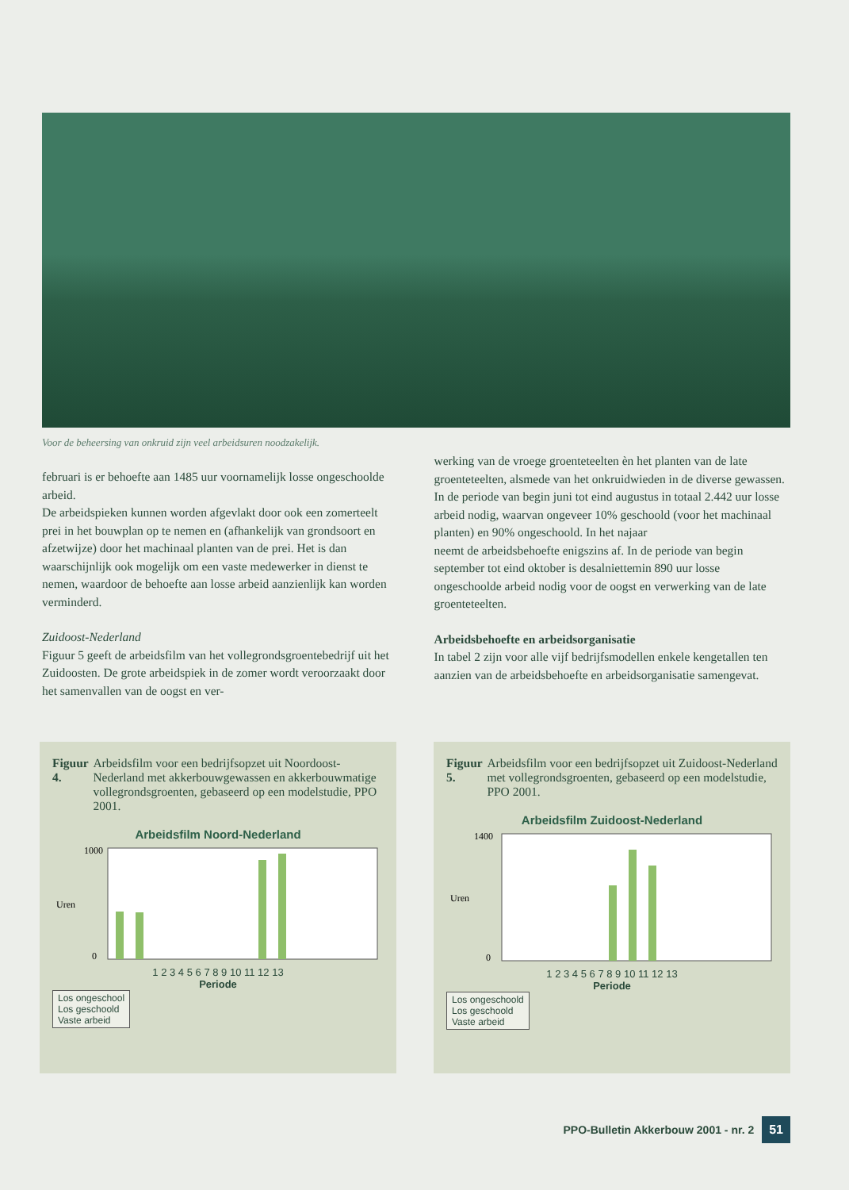Voor de beheersing van onkruid zijn veel arbeidsuren noodzakelijk.
februari is er behoefte aan 1485 uur voornamelijk losse ongeschoolde arbeid.
De arbeidspieken kunnen worden afgevlakt door ook een zomerteelt prei in het bouwplan op te nemen en (afhankelijk van grondsoort en afzetwijze) door het machinaal planten van de prei. Het is dan waarschijnlijk ook mogelijk om een vaste medewerker in dienst te nemen, waardoor de behoefte aan losse arbeid aanzienlijk kan worden verminderd.
Zuidoost-Nederland
Figuur 5 geeft de arbeidsfilm van het vollegrondsgroentebedrijf uit het Zuidoosten. De grote arbeidspiek in de zomer wordt veroorzaakt door het samenvallen van de oogst en ver-
werking van de vroege groenteteelten èn het planten van de late groenteteelten, alsmede van het onkruidwieden in de diverse gewassen. In de periode van begin juni tot eind augustus in totaal 2.442 uur losse arbeid nodig, waarvan ongeveer 10% geschoold (voor het machinaal planten) en 90% ongeschoold. In het najaar
neemt de arbeidsbehoefte enigszins af. In de periode van begin september tot eind oktober is desalniettemin 890 uur losse ongeschoolde arbeid nodig voor de oogst en verwerking van de late groenteteelten.
Arbeidsbehoefte en arbeidsorganisatie
In tabel 2 zijn voor alle vijf bedrijfsmodellen enkele kengetallen ten aanzien van de arbeidsbehoefte en arbeidsorganisatie samengevat.
Figuur 4. Arbeidsfilm voor een bedrijfsopzet uit Noordoost-Nederland met akkerbouwgewassen en akkerbouwmatige vollegrondsgroenten, gebaseerd op een modelstudie, PPO 2001.
Arbeidsfilm Noord-Nederland
Uren
1000
0
1 2 3 4 5 6 7 8 9 10 11 12 13
Periode
Los ongeschool
Los geschoold
Vaste arbeid
Figuur 5. Arbeidsfilm voor een bedrijfsopzet uit Zuidoost-Nederland met vollegrondsgroenten, gebaseerd op een modelstudie, PPO 2001.
Arbeidsfilm Zuidoost-Nederland
Uren
1400
0
1 2 3 4 5 6 7 8 9 10 11 12 13
Periode
Los ongeschoold
Los geschoold
Vaste arbeid
PPO-Bulletin Akkerbouw 2001 - nr. 2 51